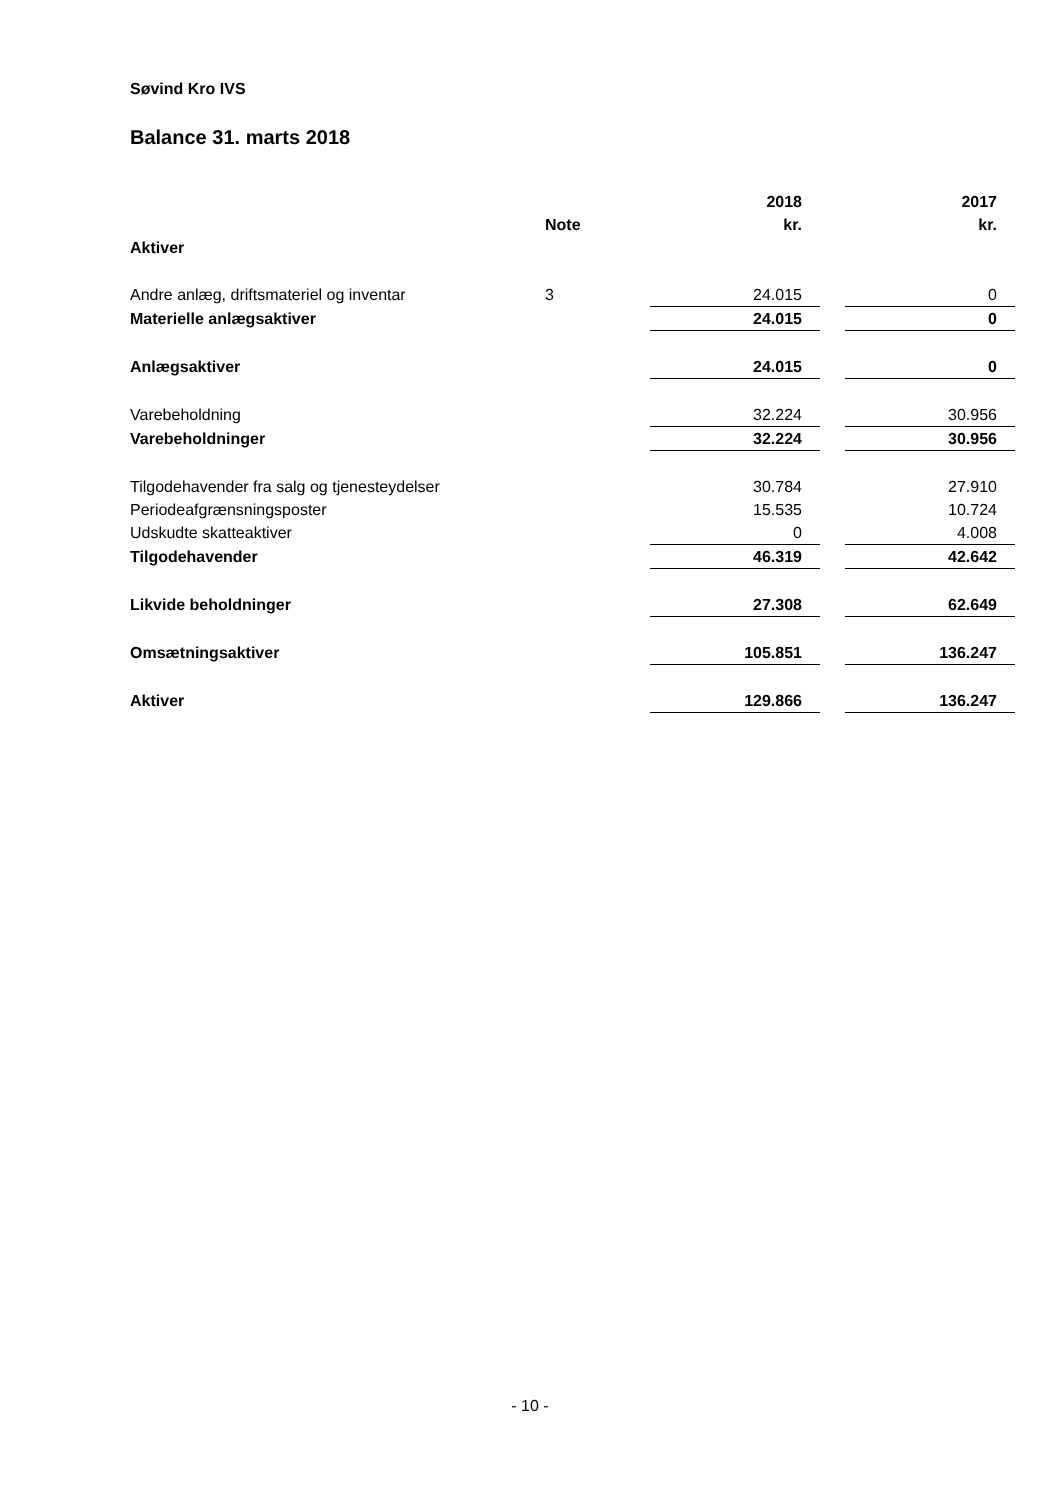Søvind Kro IVS
Balance 31. marts 2018
| | | 2018 | | 2017 |
| --- | --- | --- | --- | --- |
| | Note | kr. | | kr. |
| Aktiver | | | | |
| Andre anlæg, driftsmateriel og inventar | 3 | 24.015 | | 0 |
| Materielle anlægsaktiver | | 24.015 | | 0 |
| Anlægsaktiver | | 24.015 | | 0 |
| Varebeholdning | | 32.224 | | 30.956 |
| Varebeholdninger | | 32.224 | | 30.956 |
| Tilgodehavender fra salg og tjenesteydelser | | 30.784 | | 27.910 |
| Periodeafgrænsningsposter | | 15.535 | | 10.724 |
| Udskudte skatteaktiver | | 0 | | 4.008 |
| Tilgodehavender | | 46.319 | | 42.642 |
| Likvide beholdninger | | 27.308 | | 62.649 |
| Omsætningsaktiver | | 105.851 | | 136.247 |
| Aktiver | | 129.866 | | 136.247 |
- 10 -